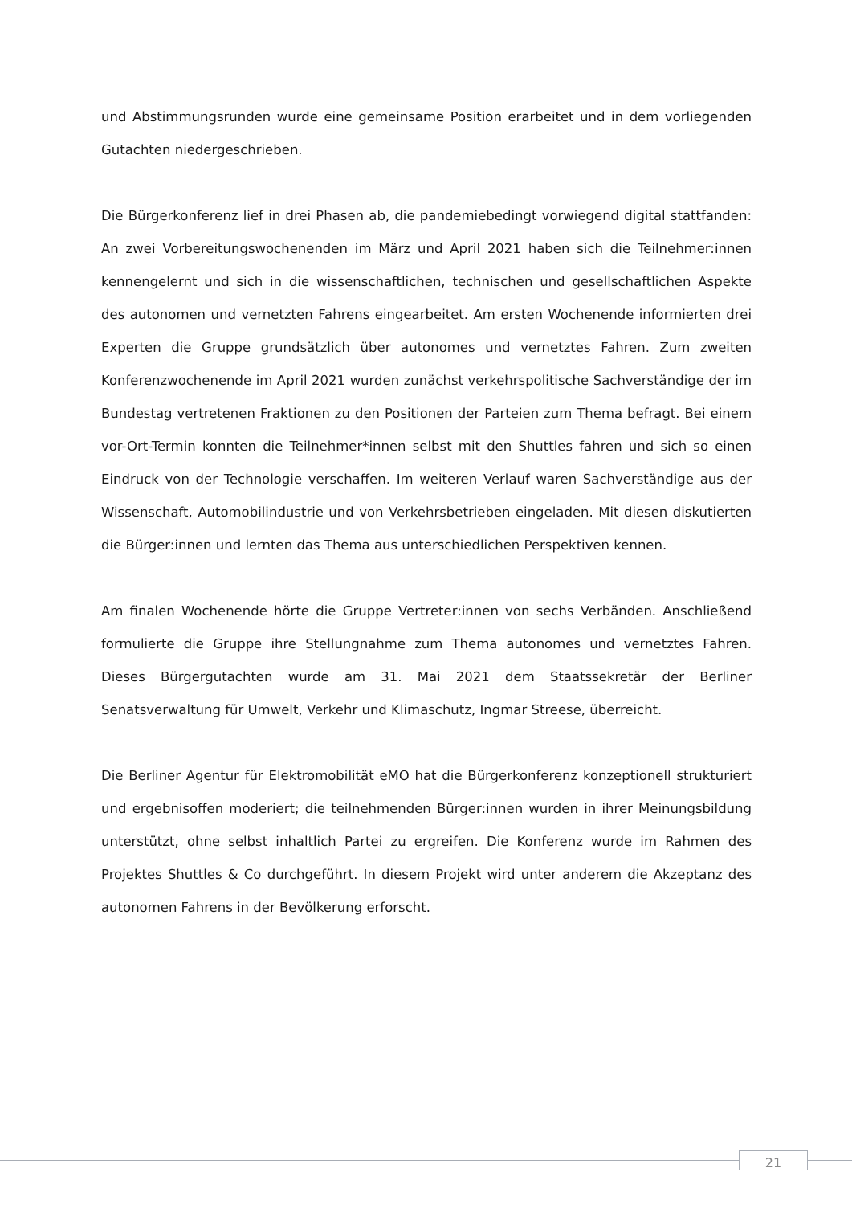und Abstimmungsrunden wurde eine gemeinsame Position erarbeitet und in dem vorliegenden Gutachten niedergeschrieben.
Die Bürgerkonferenz lief in drei Phasen ab, die pandemiebedingt vorwiegend digital stattfanden: An zwei Vorbereitungswochenenden im März und April 2021 haben sich die Teilnehmer:innen kennengelernt und sich in die wissenschaftlichen, technischen und gesellschaftlichen Aspekte des autonomen und vernetzten Fahrens eingearbeitet. Am ersten Wochenende informierten drei Experten die Gruppe grundsätzlich über autonomes und vernetztes Fahren. Zum zweiten Konferenzwochenende im April 2021 wurden zunächst verkehrspolitische Sachverständige der im Bundestag vertretenen Fraktionen zu den Positionen der Parteien zum Thema befragt. Bei einem vor-Ort-Termin konnten die Teilnehmer*innen selbst mit den Shuttles fahren und sich so einen Eindruck von der Technologie verschaffen. Im weiteren Verlauf waren Sachverständige aus der Wissenschaft, Automobilindustrie und von Verkehrsbetrieben eingeladen. Mit diesen diskutierten die Bürger:innen und lernten das Thema aus unterschiedlichen Perspektiven kennen.
Am finalen Wochenende hörte die Gruppe Vertreter:innen von sechs Verbänden. Anschließend formulierte die Gruppe ihre Stellungnahme zum Thema autonomes und vernetztes Fahren. Dieses Bürgergutachten wurde am 31. Mai 2021 dem Staatssekretär der Berliner Senatsverwaltung für Umwelt, Verkehr und Klimaschutz, Ingmar Streese, überreicht.
Die Berliner Agentur für Elektromobilität eMO hat die Bürgerkonferenz konzeptionell strukturiert und ergebnisoffen moderiert; die teilnehmenden Bürger:innen wurden in ihrer Meinungsbildung unterstützt, ohne selbst inhaltlich Partei zu ergreifen. Die Konferenz wurde im Rahmen des Projektes Shuttles & Co durchgeführt. In diesem Projekt wird unter anderem die Akzeptanz des autonomen Fahrens in der Bevölkerung erforscht.
21